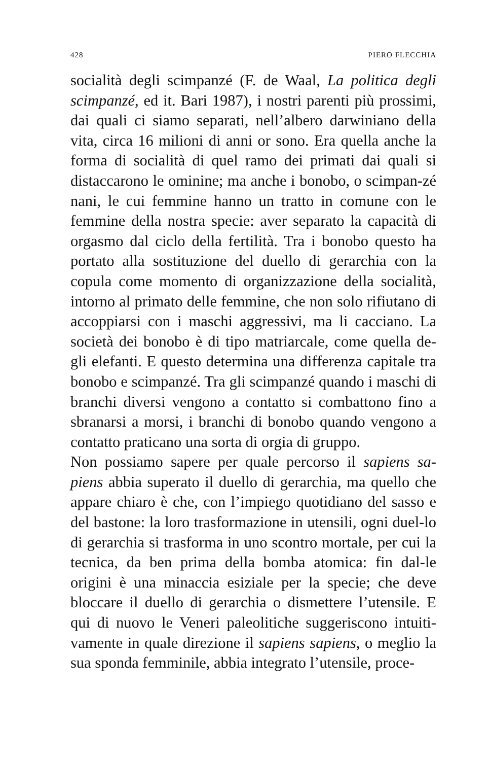428 PIERO FLECCHIA
socialità degli scimpanzé (F. de Waal, La politica degli scimpanzé, ed it. Bari 1987), i nostri parenti più prossimi, dai quali ci siamo separati, nell’albero darwiniano della vita, circa 16 milioni di anni or sono. Era quella anche la forma di socialità di quel ramo dei primati dai quali si distaccarono le ominine; ma anche i bonobo, o scimpan-zé nani, le cui femmine hanno un tratto in comune con le femmine della nostra specie: aver separato la capacità di orgasmo dal ciclo della fertilità. Tra i bonobo questo ha portato alla sostituzione del duello di gerarchia con la copula come momento di organizzazione della socialità, intorno al primato delle femmine, che non solo rifiutano di accoppiarsi con i maschi aggressivi, ma li cacciano. La società dei bonobo è di tipo matriarcale, come quella de-gli elefanti. E questo determina una differenza capitale tra bonobo e scimpanzé. Tra gli scimpanzé quando i maschi di branchi diversi vengono a contatto si combattono fino a sbranarsi a morsi, i branchi di bonobo quando vengono a contatto praticano una sorta di orgia di gruppo.
Non possiamo sapere per quale percorso il sapiens sa-piens abbia superato il duello di gerarchia, ma quello che appare chiaro è che, con l’impiego quotidiano del sasso e del bastone: la loro trasformazione in utensili, ogni duel-lo di gerarchia si trasforma in uno scontro mortale, per cui la tecnica, da ben prima della bomba atomica: fin dal-le origini è una minaccia esiziale per la specie; che deve bloccare il duello di gerarchia o dismettere l’utensile. E qui di nuovo le Veneri paleolitiche suggeriscono intuiti-vamente in quale direzione il sapiens sapiens, o meglio la sua sponda femminile, abbia integrato l’utensile, proce-